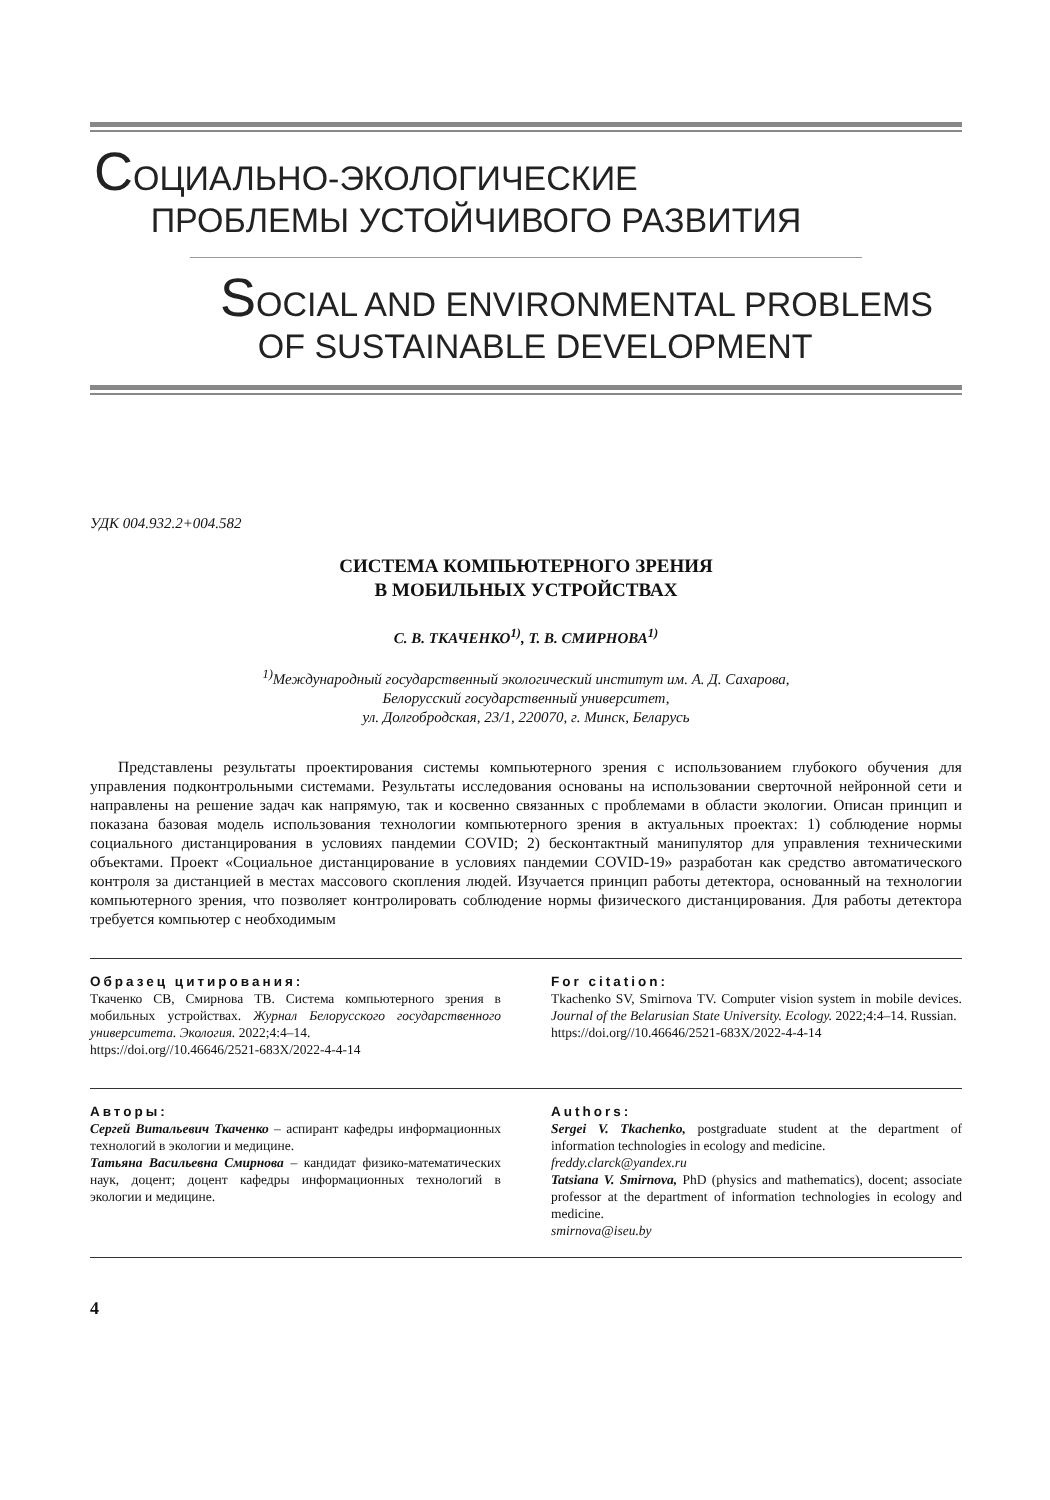СОЦИАЛЬНО-ЭКОЛОГИЧЕСКИЕ
ПРОБЛЕМЫ УСТОЙЧИВОГО РАЗВИТИЯ
SOCIAL AND ENVIRONMENTAL PROBLEMS
OF SUSTAINABLE DEVELOPMENT
УДК 004.932.2+004.582
СИСТЕМА КОМПЬЮТЕРНОГО ЗРЕНИЯ
В МОБИЛЬНЫХ УСТРОЙСТВАХ
С. В. ТКАЧЕНКО<sup>1)</sup>, Т. В. СМИРНОВА<sup>1)</sup>
<sup>1)</sup> Международный государственный экологический институт им. А. Д. Сахарова,
Белорусский государственный университет,
ул. Долгобродская, 23/1, 220070, г. Минск, Беларусь
Представлены результаты проектирования системы компьютерного зрения с использованием глубокого обучения для управления подконтрольными системами. Результаты исследования основаны на использовании сверточной нейронной сети и направлены на решение задач как напрямую, так и косвенно связанных с проблемами в области экологии. Описан принцип и показана базовая модель использования технологии компьютерного зрения в актуальных проектах: 1) соблюдение нормы социального дистанцирования в условиях пандемии COVID; 2) бесконтактный манипулятор для управления техническими объектами. Проект «Социальное дистанцирование в условиях пандемии COVID-19» разработан как средство автоматического контроля за дистанцией в местах массового скопления людей. Изучается принцип работы детектора, основанный на технологии компьютерного зрения, что позволяет контролировать соблюдение нормы физического дистанцирования. Для работы детектора требуется компьютер с необходимым
Образец цитирования:
Ткаченко СВ, Смирнова ТВ. Система компьютерного зрения в мобильных устройствах. Журнал Белорусского государственного университета. Экология. 2022;4:4–14.
https://doi.org//10.46646/2521-683X/2022-4-4-14
For citation:
Tkachenko SV, Smirnova TV. Computer vision system in mobile devices. Journal of the Belarusian State University. Ecology. 2022;4:4–14. Russian.
https://doi.org//10.46646/2521-683X/2022-4-4-14
Авторы:
Сергей Витальевич Ткаченко – аспирант кафедры информационных технологий в экологии и медицине.
Татьяна Васильевна Смирнова – кандидат физико-математических наук, доцент; доцент кафедры информационных технологий в экологии и медицине.
Authors:
Sergei V. Tkachenko, postgraduate student at the department of information technologies in ecology and medicine.
freddy.clarck@yandex.ru
Tatsiana V. Smirnova, PhD (physics and mathematics), docent; associate professor at the department of information technologies in ecology and medicine.
smirnova@iseu.by
4